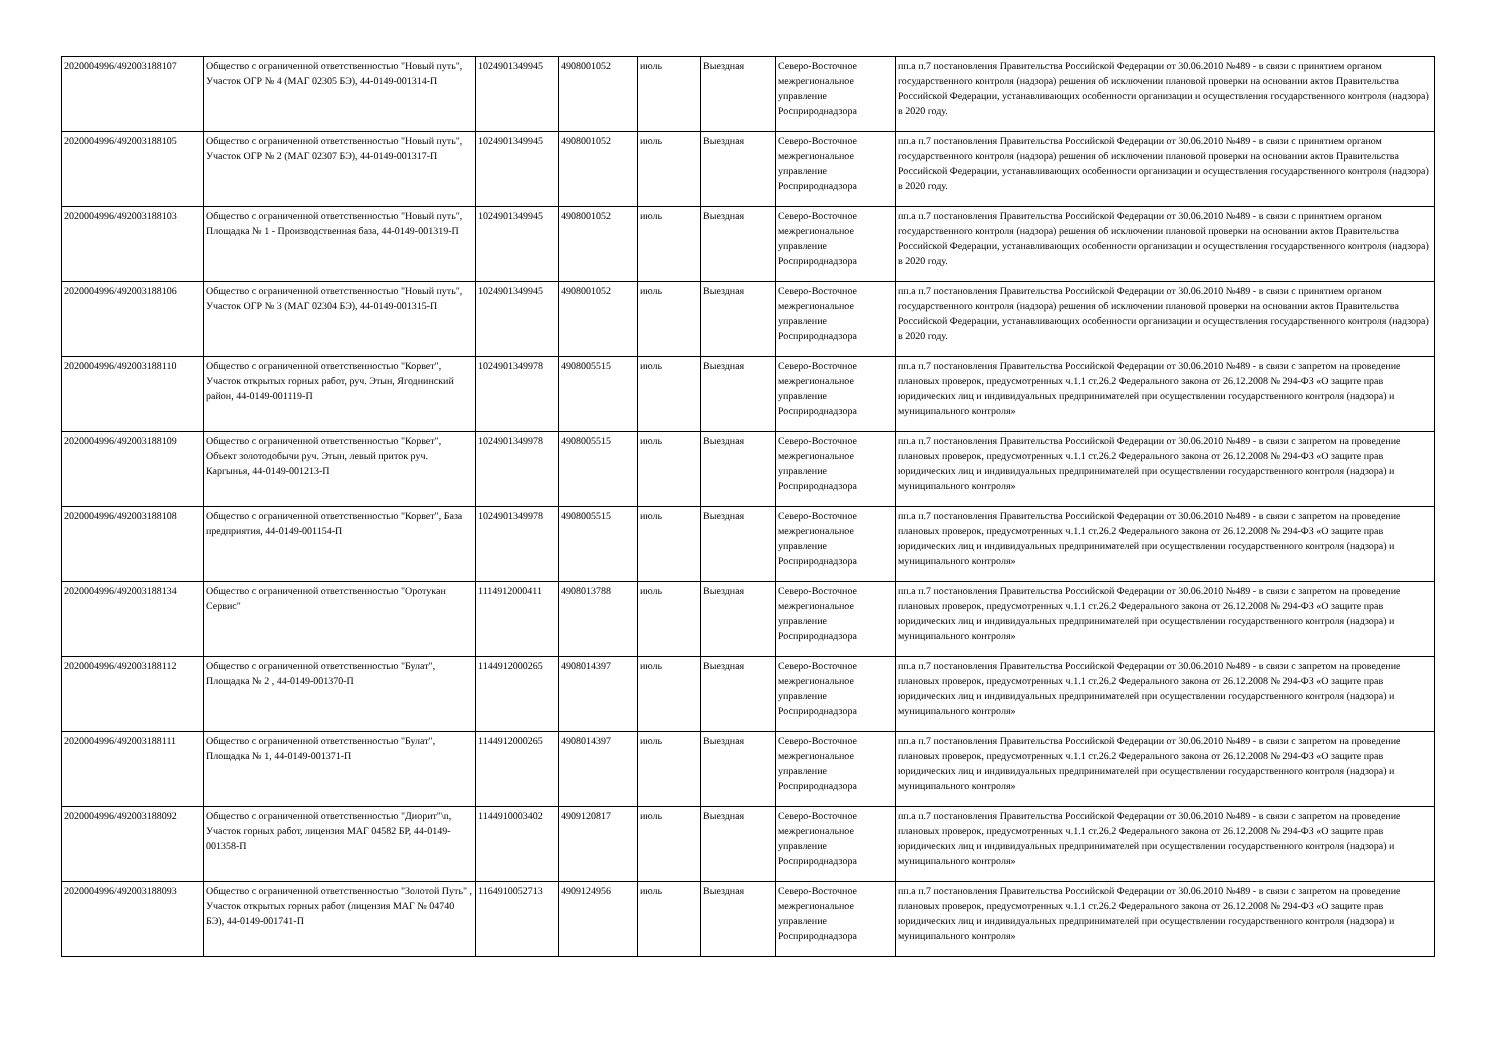| 2020004996/492003188107 | Общество с ограниченной ответственностью "Новый путь", Участок ОГР № 4 (МАГ 02305 БЭ), 44-0149-001314-П | 1024901349945 | 4908001052 | июль | Выездная | Северо-Восточное межрегиональное управление Росприроднадзора | пп.а п.7 постановления Правительства Российской Федерации от 30.06.2010 №489 - в связи с принятием органом государственного контроля (надзора) решения об исключении плановой проверки на основании актов Правительства Российской Федерации, устанавливающих особенности организации и осуществления государственного контроля (надзора) в 2020 году. |
| 2020004996/492003188105 | Общество с ограниченной ответственностью "Новый путь", Участок ОГР № 2 (МАГ 02307 БЭ), 44-0149-001317-П | 1024901349945 | 4908001052 | июль | Выездная | Северо-Восточное межрегиональное управление Росприроднадзора | пп.а п.7 постановления Правительства Российской Федерации от 30.06.2010 №489 - в связи с принятием органом государственного контроля (надзора) решения об исключении плановой проверки на основании актов Правительства Российской Федерации, устанавливающих особенности организации и осуществления государственного контроля (надзора) в 2020 году. |
| 2020004996/492003188103 | Общество с ограниченной ответственностью "Новый путь", Площадка № 1 - Производственная база, 44-0149-001319-П | 1024901349945 | 4908001052 | июль | Выездная | Северо-Восточное межрегиональное управление Росприроднадзора | пп.а п.7 постановления Правительства Российской Федерации от 30.06.2010 №489 - в связи с принятием органом государственного контроля (надзора) решения об исключении плановой проверки на основании актов Правительства Российской Федерации, устанавливающих особенности организации и осуществления государственного контроля (надзора) в 2020 году. |
| 2020004996/492003188106 | Общество с ограниченной ответственностью "Новый путь", Участок ОГР № 3 (МАГ 02304 БЭ), 44-0149-001315-П | 1024901349945 | 4908001052 | июль | Выездная | Северо-Восточное межрегиональное управление Росприроднадзора | пп.а п.7 постановления Правительства Российской Федерации от 30.06.2010 №489 - в связи с принятием органом государственного контроля (надзора) решения об исключении плановой проверки на основании актов Правительства Российской Федерации, устанавливающих особенности организации и осуществления государственного контроля (надзора) в 2020 году. |
| 2020004996/492003188110 | Общество с ограниченной ответственностью "Корвет", Участок открытых горных работ, руч. Этын, Ягоднинский район, 44-0149-001119-П | 1024901349978 | 4908005515 | июль | Выездная | Северо-Восточное межрегиональное управление Росприроднадзора | пп.а п.7 постановления Правительства Российской Федерации от 30.06.2010 №489 - в связи с запретом на проведение плановых проверок, предусмотренных ч.1.1 ст.26.2 Федерального закона от 26.12.2008 № 294-ФЗ «О защите прав юридических лиц и индивидуальных предпринимателей при осуществлении государственного контроля (надзора) и муниципального контроля» |
| 2020004996/492003188109 | Общество с ограниченной ответственностью "Корвет", Объект золотодобычи руч. Этын, левый приток руч. Каргынья, 44-0149-001213-П | 1024901349978 | 4908005515 | июль | Выездная | Северо-Восточное межрегиональное управление Росприроднадзора | пп.а п.7 постановления Правительства Российской Федерации от 30.06.2010 №489 - в связи с запретом на проведение плановых проверок, предусмотренных ч.1.1 ст.26.2 Федерального закона от 26.12.2008 № 294-ФЗ «О защите прав юридических лиц и индивидуальных предпринимателей при осуществлении государственного контроля (надзора) и муниципального контроля» |
| 2020004996/492003188108 | Общество с ограниченной ответственностью "Корвет", База предприятия, 44-0149-001154-П | 1024901349978 | 4908005515 | июль | Выездная | Северо-Восточное межрегиональное управление Росприроднадзора | пп.а п.7 постановления Правительства Российской Федерации от 30.06.2010 №489 - в связи с запретом на проведение плановых проверок, предусмотренных ч.1.1 ст.26.2 Федерального закона от 26.12.2008 № 294-ФЗ «О защите прав юридических лиц и индивидуальных предпринимателей при осуществлении государственного контроля (надзора) и муниципального контроля» |
| 2020004996/492003188134 | Общество с ограниченной ответственностью "Оротукан Сервис" | 1114912000411 | 4908013788 | июль | Выездная | Северо-Восточное межрегиональное управление Росприроднадзора | пп.а п.7 постановления Правительства Российской Федерации от 30.06.2010 №489 - в связи с запретом на проведение плановых проверок, предусмотренных ч.1.1 ст.26.2 Федерального закона от 26.12.2008 № 294-ФЗ «О защите прав юридических лиц и индивидуальных предпринимателей при осуществлении государственного контроля (надзора) и муниципального контроля» |
| 2020004996/492003188112 | Общество с ограниченной ответственностью "Булат", Площадка № 2 , 44-0149-001370-П | 1144912000265 | 4908014397 | июль | Выездная | Северо-Восточное межрегиональное управление Росприроднадзора | пп.а п.7 постановления Правительства Российской Федерации от 30.06.2010 №489 - в связи с запретом на проведение плановых проверок, предусмотренных ч.1.1 ст.26.2 Федерального закона от 26.12.2008 № 294-ФЗ «О защите прав юридических лиц и индивидуальных предпринимателей при осуществлении государственного контроля (надзора) и муниципального контроля» |
| 2020004996/492003188111 | Общество с ограниченной ответственностью "Булат", Площадка № 1, 44-0149-001371-П | 1144912000265 | 4908014397 | июль | Выездная | Северо-Восточное межрегиональное управление Росприроднадзора | пп.а п.7 постановления Правительства Российской Федерации от 30.06.2010 №489 - в связи с запретом на проведение плановых проверок, предусмотренных ч.1.1 ст.26.2 Федерального закона от 26.12.2008 № 294-ФЗ «О защите прав юридических лиц и индивидуальных предпринимателей при осуществлении государственного контроля (надзора) и муниципального контроля» |
| 2020004996/492003188092 | Общество с ограниченной ответственностью "Диорит"\n, Участок горных работ, лицензия МАГ 04582 БР, 44-0149-001358-П | 1144910003402 | 4909120817 | июль | Выездная | Северо-Восточное межрегиональное управление Росприроднадзора | пп.а п.7 постановления Правительства Российской Федерации от 30.06.2010 №489 - в связи с запретом на проведение плановых проверок, предусмотренных ч.1.1 ст.26.2 Федерального закона от 26.12.2008 № 294-ФЗ «О защите прав юридических лиц и индивидуальных предпринимателей при осуществлении государственного контроля (надзора) и муниципального контроля» |
| 2020004996/492003188093 | Общество с ограниченной ответственностью "Золотой Путь" , Участок открытых горных работ (лицензия МАГ № 04740 БЭ), 44-0149-001741-П | 1164910052713 | 4909124956 | июль | Выездная | Северо-Восточное межрегиональное управление Росприроднадзора | пп.а п.7 постановления Правительства Российской Федерации от 30.06.2010 №489 - в связи с запретом на проведение плановых проверок, предусмотренных ч.1.1 ст.26.2 Федерального закона от 26.12.2008 № 294-ФЗ «О защите прав юридических лиц и индивидуальных предпринимателей при осуществлении государственного контроля (надзора) и муниципального контроля» |